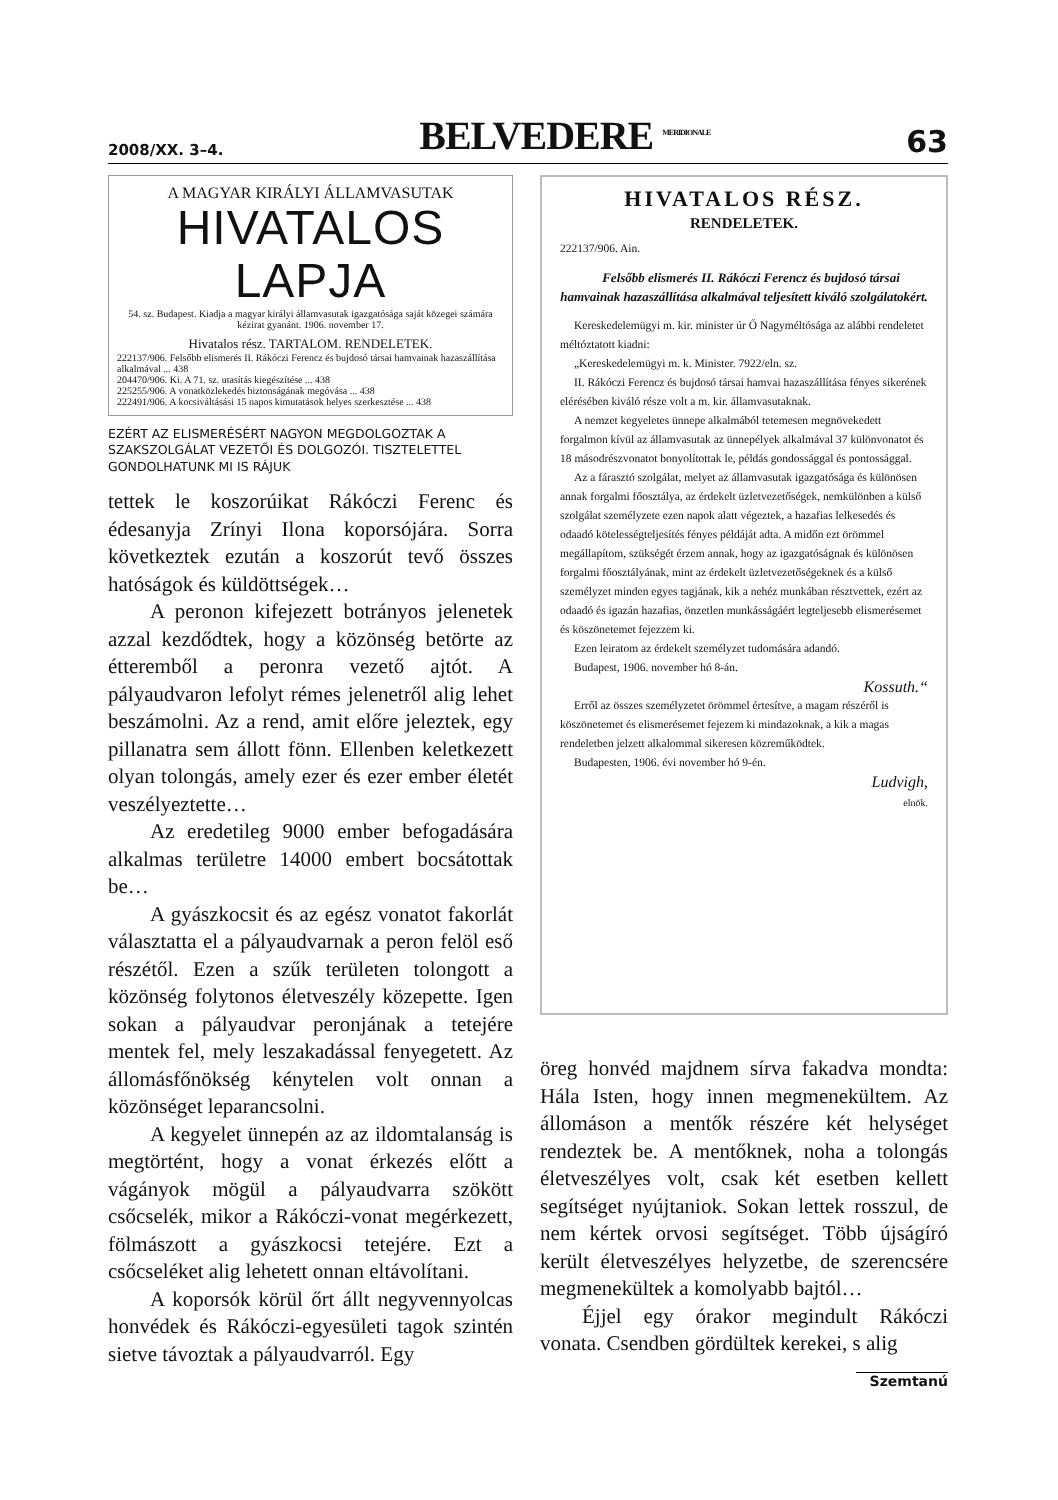2008/XX. 3–4. BELVEDERE <sup>MERIDIONALE</sup> 63
A MAGYAR KIRÁLYI ÁLLAMVASUTAK
HIVATALOS LAPJA
54. sz. Budapest. Kiadja a magyar királyi államvasutak igazgatósága saját közegei számára kézirat gyanánt. 1906. november 17.
Hivatalos rész. TARTALOM. RENDELETEK.
222137/906. Felsőbb elismerés II. Rákóczi Ferencz és bujdosó társai hamvainak hazaszállítása alkalmával ... 438
204470/906. Ki. A 71. sz. utasítás kiegészítése ... 438
225255/906. A vonatközlekedés biztonságának megóvása ... 438
222491/906. A kocsiváltásási 15 napos kimutatások helyes szerkesztése ... 438
EZÉRT AZ ELISMERÉSÉRT NAGYON MEGDOLGOZTAK A SZAKSZOLGÁLAT VEZETŐI ÉS DOLGOZÓI. TISZTELETTEL GONDOLHATUNK MI IS RÁJUK
tettek le koszorúikat Rákóczi Ferenc és édesanyja Zrínyi Ilona koporsójára. Sorra következtek ezután a koszorút tevő összes hatóságok és küldöttségek…
A peronon kifejezett botrányos jelenetek azzal kezdődtek, hogy a közönség betörte az étteremből a peronra vezető ajtót. A pályaudvaron lefolyt rémes jelenetről alig lehet beszámolni. Az a rend, amit előre jeleztek, egy pillanatra sem állott fönn. Ellenben keletkezett olyan tolongás, amely ezer és ezer ember életét veszélyeztette…
Az eredetileg 9000 ember befogadására alkalmas területre 14000 embert bocsátottak be…
A gyászkocsit és az egész vonatot fakorlát választatta el a pályaudvarnak a peron felöl eső részétől. Ezen a szűk területen tolongott a közönség folytonos életveszély közepette. Igen sokan a pályaudvar peronjának a tetejére mentek fel, mely leszakadással fenyegetett. Az állomásfőnökség kénytelen volt onnan a közönséget leparancsolni.
A kegyelet ünnepén az az ildomtalanság is megtörtént, hogy a vonat érkezés előtt a vágányok mögül a pályaudvarra szökött csőcselék, mikor a Rákóczi-vonat megérkezett, fölmászott a gyászkocsi tetejére. Ezt a csőcseléket alig lehetett onnan eltávolítani.
A koporsók körül őrt állt negyvennyolcas honvédek és Rákóczi-egyesületi tagok szintén sietve távoztak a pályaudvarról. Egy
HIVATALOS RÉSZ.
RENDELETEK.
222137/906. Ain.
Felsőbb elismerés II. Rákóczi Ferencz és bujdosó társai hamvainak hazaszállítása alkalmával teljesített kiváló szolgálatokért.
Kereskedelemügyi m. kir. minister úr Ő Nagyméltósága az alábbi rendeletet méltóztatott kiadni:
„Kereskedelemügyi m. k. Minister. 7922/eln. sz.
II. Rákóczi Ferencz és bujdosó társai hamvai hazaszállítása fényes sikerének elérésében kiváló része volt a m. kir. államvasutaknak.
A nemzet kegyeletes ünnepe alkalmából tetemesen megnövekedett forgalmon kívül az államvasutak az ünnepélyek alkalmával 37 különvonatot és 18 másodrészvonatot bonyolítottak le, példás gondossággal és pontossággal.
Az a fárasztó szolgálat, melyet az államvasutak igazgatósága és különösen annak forgalmi főosztálya, az érdekelt üzletvezetőségek, nemkülönben a külső szolgálat személyzete ezen napok alatt végeztek, a hazafias lelkesedés és odaadó kötelességteljesítés fényes példáját adta. A midőn ezt örömmel megállapítom, szükségét érzem annak, hogy az igazgatóságnak és különösen forgalmi főosztályának, mint az érdekelt üzletvezetőségeknek és a külső személyzet minden egyes tagjának, kik a nehéz munkában résztvettek, ezért az odaadó és igazán hazafias, önzetlen munkásságáért legteljesebb elismerésemet és köszönetemet fejezzem ki.
Ezen leiratom az érdekelt személyzet tudomására adandó.
Budapest, 1906. november hó 8-án.
Kossuth.“
Erről az összes személyzetet örömmel értesítve, a magam részéről is köszönetemet és elismerésemet fejezem ki mindazoknak, a kik a magas rendeletben jelzett alkalommal sikeresen közreműködtek.
Budapesten, 1906. évi november hó 9-én.
Ludvigh,
elnök.
öreg honvéd majdnem sírva fakadva mondta: Hála Isten, hogy innen megmenekültem. Az állomáson a mentők részére két helységet rendeztek be. A mentőknek, noha a tolongás életveszélyes volt, csak két esetben kellett segítséget nyújtaniok. Sokan lettek rosszul, de nem kértek orvosi segítséget. Több újságíró került életveszélyes helyzetbe, de szerencsére megmenekültek a komolyabb bajtól…
Éjjel egy órakor megindult Rákóczi vonata. Csendben gördültek kerekei, s alig
Szemtanú